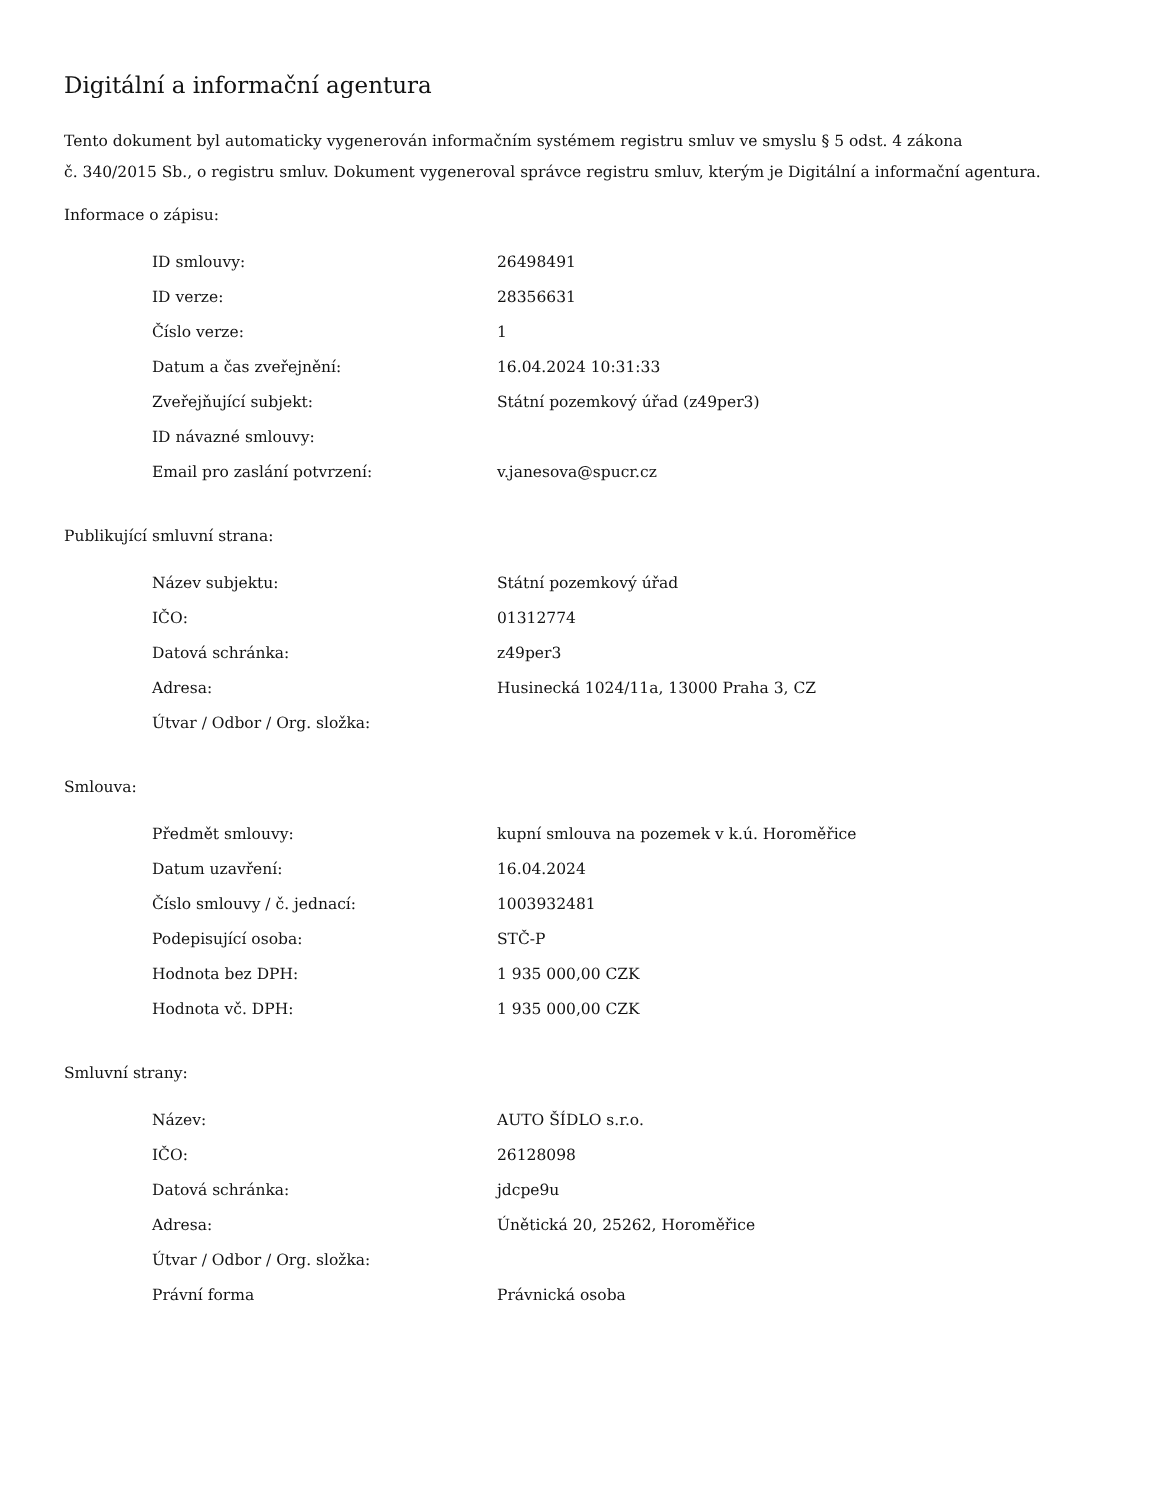Digitální a informační agentura
Tento dokument byl automaticky vygenerován informačním systémem registru smluv ve smyslu § 5 odst. 4 zákona
č. 340/2015 Sb., o registru smluv. Dokument vygeneroval správce registru smluv, kterým je Digitální a informační agentura.
Informace o zápisu:
| ID smlouvy: | 26498491 |
| ID verze: | 28356631 |
| Číslo verze: | 1 |
| Datum a čas zveřejnění: | 16.04.2024 10:31:33 |
| Zveřejňující subjekt: | Státní pozemkový úřad (z49per3) |
| ID návazné smlouvy: | |
| Email pro zaslání potvrzení: | v.janesova@spucr.cz |
Publikující smluvní strana:
| Název subjektu: | Státní pozemkový úřad |
| IČO: | 01312774 |
| Datová schránka: | z49per3 |
| Adresa: | Husinecká 1024/11a, 13000 Praha 3, CZ |
| Útvar / Odbor / Org. složka: | |
Smlouva:
| Předmět smlouvy: | kupní smlouva na pozemek v k.ú. Horoměřice |
| Datum uzavření: | 16.04.2024 |
| Číslo smlouvy / č. jednací: | 1003932481 |
| Podepisující osoba: | STČ-P |
| Hodnota bez DPH: | 1 935 000,00 CZK |
| Hodnota vč. DPH: | 1 935 000,00 CZK |
Smluvní strany:
| Název: | AUTO ŠÍDLO s.r.o. |
| IČO: | 26128098 |
| Datová schránka: | jdcpe9u |
| Adresa: | Únětická 20, 25262, Horoměřice |
| Útvar / Odbor / Org. složka: | |
| Právní forma | Právnická osoba |